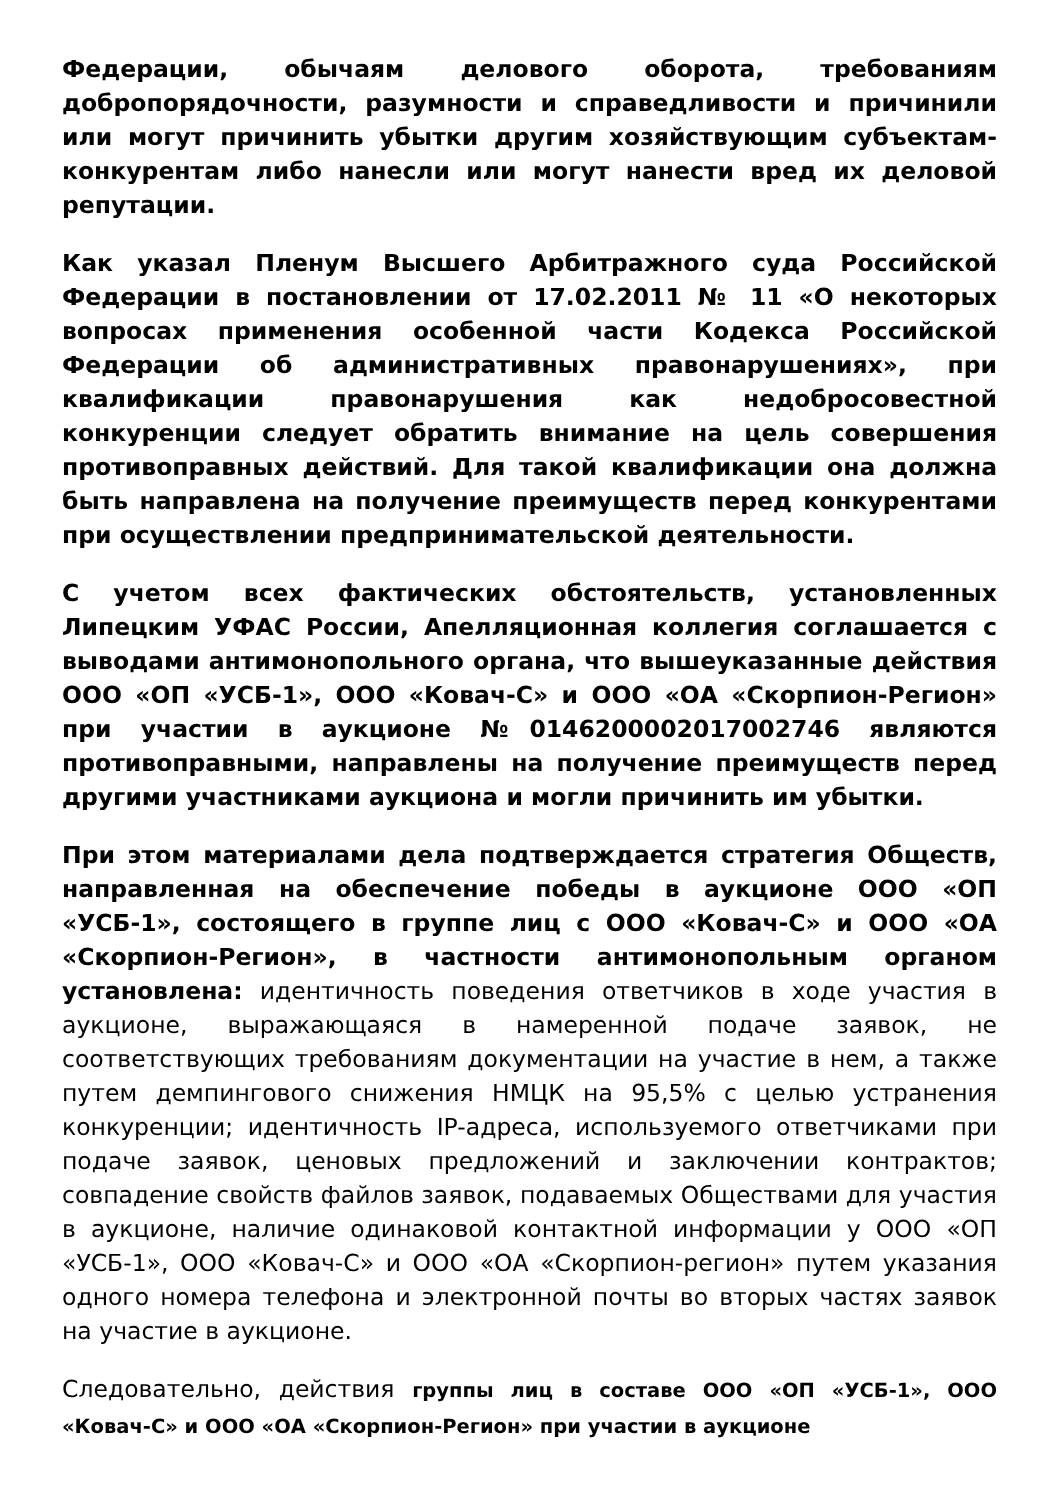Федерации, обычаям делового оборота, требованиям добропорядочности, разумности и справедливости и причинили или могут причинить убытки другим хозяйствующим субъектам-конкурентам либо нанесли или могут нанести вред их деловой репутации.
Как указал Пленум Высшего Арбитражного суда Российской Федерации в постановлении от 17.02.2011 № 11 «О некоторых вопросах применения особенной части Кодекса Российской Федерации об административных правонарушениях», при квалификации правонарушения как недобросовестной конкуренции следует обратить внимание на цель совершения противоправных действий. Для такой квалификации она должна быть направлена на получение преимуществ перед конкурентами при осуществлении предпринимательской деятельности.
С учетом всех фактических обстоятельств, установленных Липецким УФАС России, Апелляционная коллегия соглашается с выводами антимонопольного органа, что вышеуказанные действия ООО «ОП «УСБ-1», ООО «Ковач-С» и ООО «ОА «Скорпион-Регион» при участии в аукционе №0146200002017002746 являются противоправными, направлены на получение преимуществ перед другими участниками аукциона и могли причинить им убытки.
При этом материалами дела подтверждается стратегия Обществ, направленная на обеспечение победы в аукционе ООО «ОП «УСБ-1», состоящего в группе лиц с ООО «Ковач-С» и ООО «ОА «Скорпион-Регион», в частности антимонопольным органом установлена: идентичность поведения ответчиков в ходе участия в аукционе, выражающаяся в намеренной подаче заявок, не соответствующих требованиям документации на участие в нем, а также путем демпингового снижения НМЦК на 95,5% с целью устранения конкуренции; идентичность IP-адреса, используемого ответчиками при подаче заявок, ценовых предложений и заключении контрактов; совпадение свойств файлов заявок, подаваемых Обществами для участия в аукционе, наличие одинаковой контактной информации у ООО «ОП «УСБ-1», ООО «Ковач-С» и ООО «ОА «Скорпион-регион» путем указания одного номера телефона и электронной почты во вторых частях заявок на участие в аукционе.
Следовательно, действия группы лиц в составе ООО «ОП «УСБ-1», ООО «Ковач-С» и ООО «ОА «Скорпион-Регион» при участии в аукционе